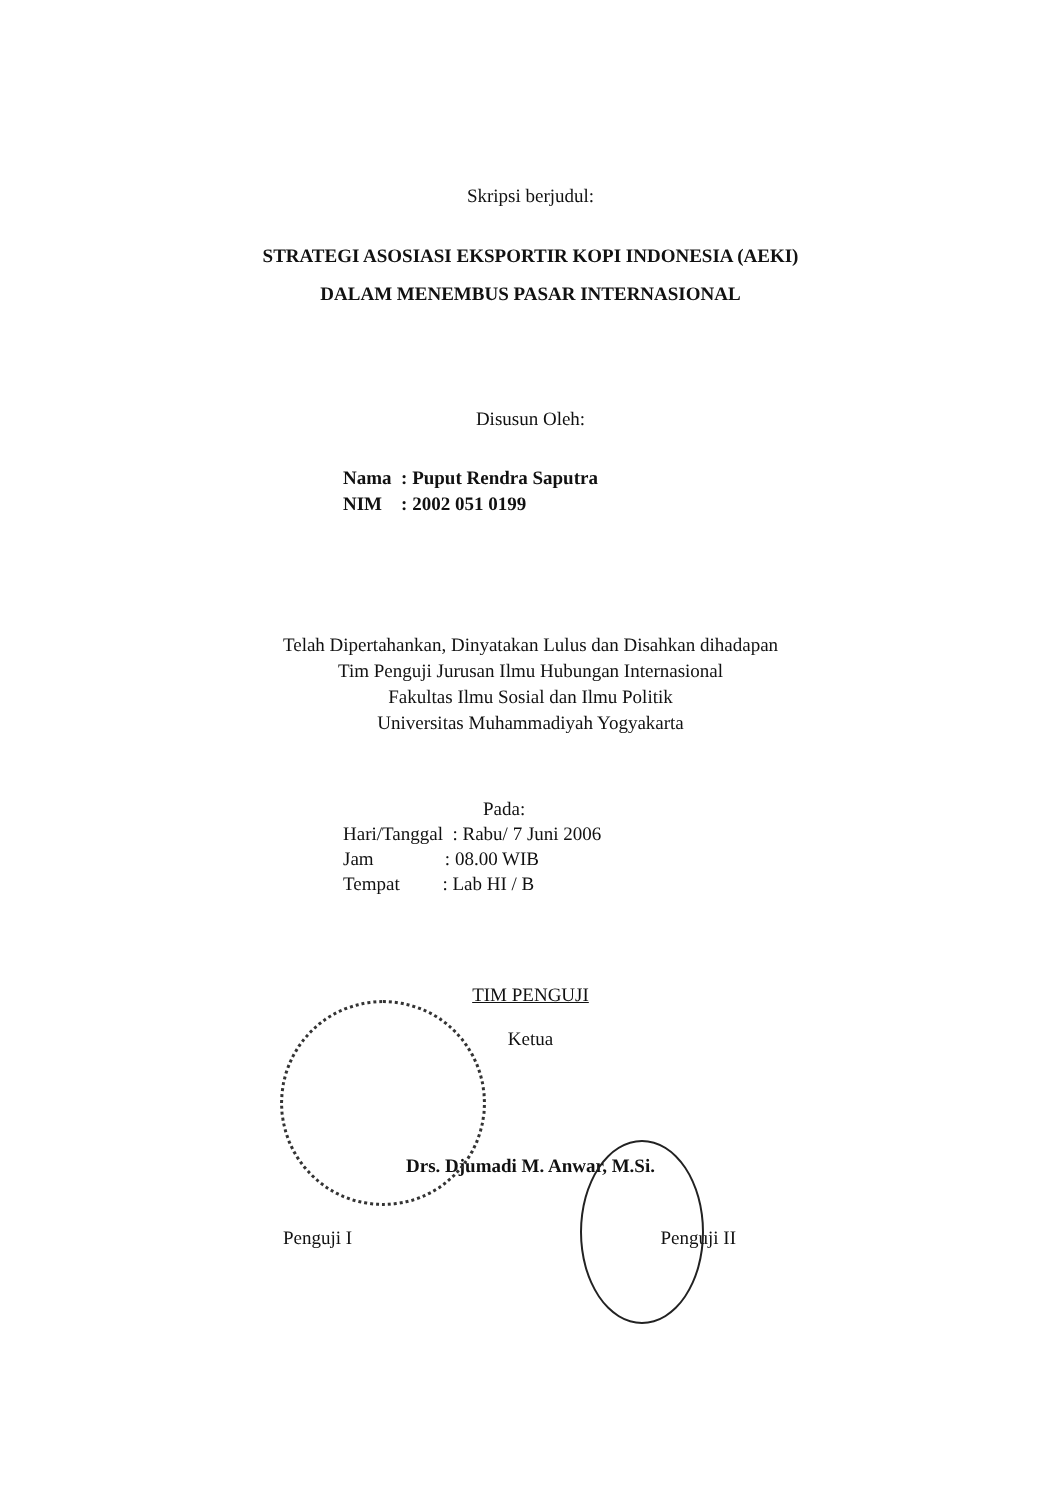Skripsi berjudul:
STRATEGI ASOSIASI EKSPORTIR KOPI INDONESIA (AEKI)
DALAM MENEMBUS PASAR INTERNASIONAL
Disusun Oleh:
Nama : Puput Rendra Saputra
NIM : 2002 051 0199
Telah Dipertahankan, Dinyatakan Lulus dan Disahkan dihadapan
Tim Penguji Jurusan Ilmu Hubungan Internasional
Fakultas Ilmu Sosial dan Ilmu Politik
Universitas Muhammadiyah Yogyakarta
Pada:
Hari/Tanggal : Rabu/ 7 Juni 2006
Jam : 08.00 WIB
Tempat : Lab HI / B
TIM PENGUJI
Ketua
Drs. Djumadi M. Anwar, M.Si.
Penguji I Penguji II